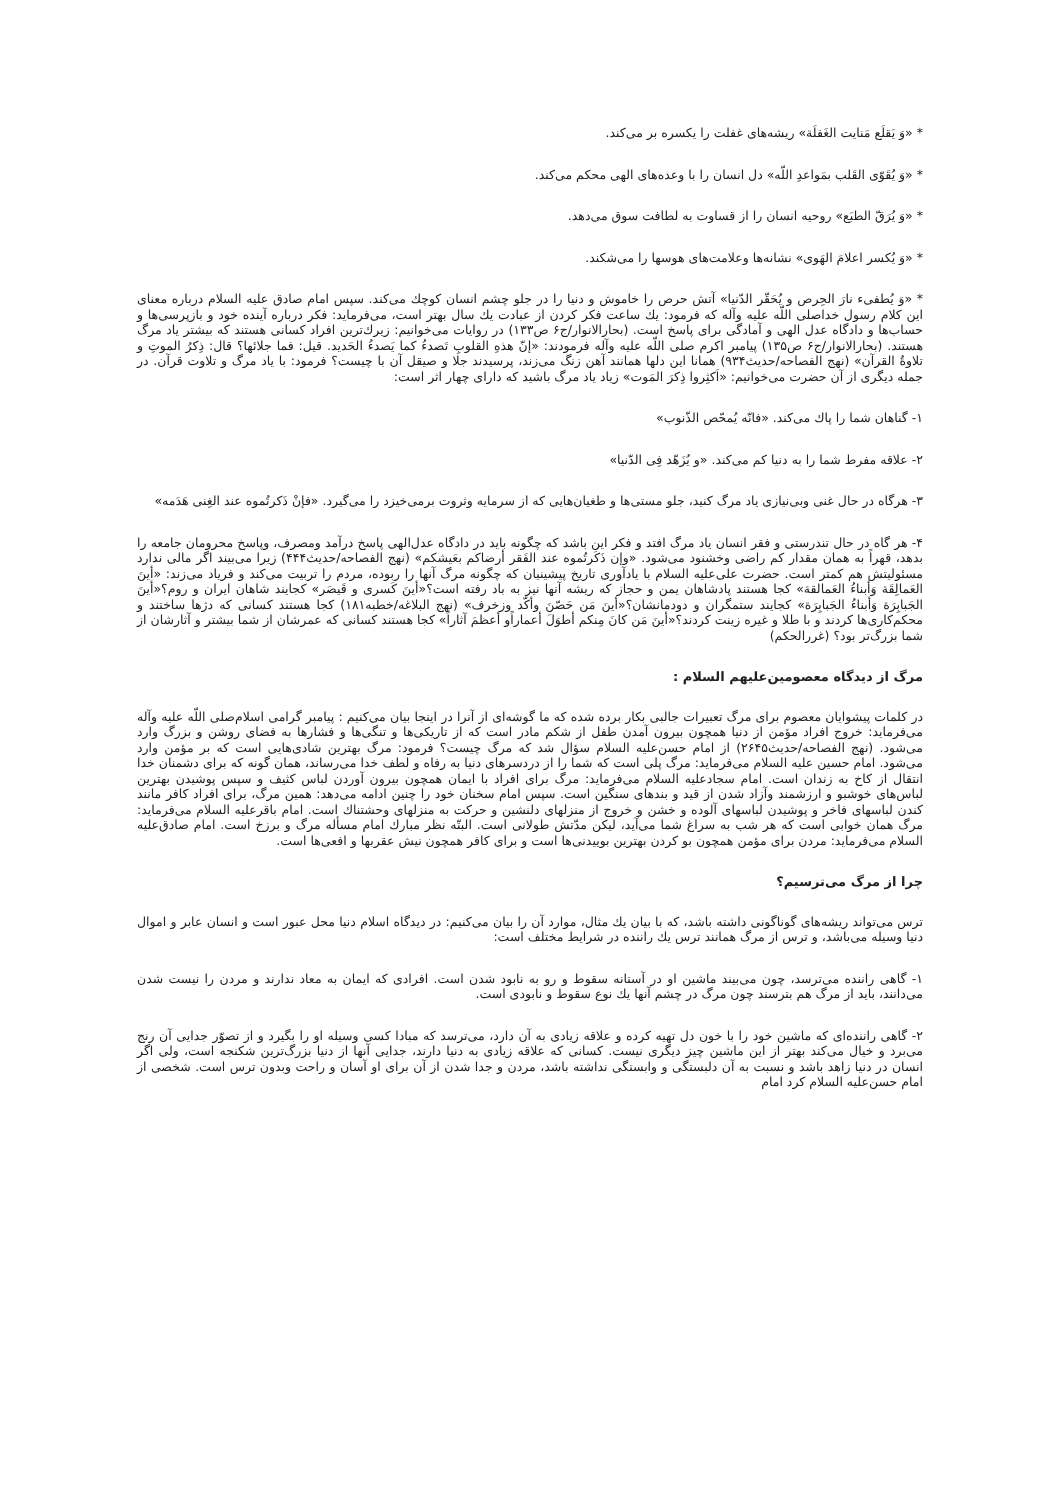* «وَ يَقلَع مَنايت الغَفلَة» ريشه‌هاى غفلت را يكسره بر مى‌كند.
* «وَ يُقَوّى القَلب بمَواعدِ اللّه» دل انسان را با وعده‌هاى الهى محكم مى‌كند.
* «وَ يُرَقّ الطبَع» روحيه انسان را از قساوت به لطافت سوق مى‌دهد.
* «وَ يُكسر اعلامَ الهَوى» نشانه‌ها وعلامت‌هاى هوسها را مى‌شكند.
* «وَ يُطفىء نارَ الحِرص و يُحَقّر الدّنيا» آتش حرص را خاموش و دنيا را در جلو چشم انسان كوچك مى‌كند. سپس امام صادق عليه السلام درباره معناى اين كلام رسول خداصلى اللّه عليه وآله كه فرمود: يك ساعت فكر كردن از عبادت يك سال بهتر است، مى‌فرمايد: فكر درباره آينده خود و بازپرسى‌ها و حساب‌ها و دادگاه عدل الهى و آمادگى براى پاسخ است. (بحارالانوار/ج۶ ص۱۳۳) در روايات مى‌خوانيم: زيرك‌ترين افراد كسانى هستند كه بيشتر ياد مرگ هستند. (بحارالانوار/ج۶ ص۱۳۵) پيامبر اكرم صلى اللّه عليه وآله فرمودند: «إنّ هذهِ القلوبِ تَصدءُ كما يَصدءُ الحَديد. قيل: فما جلائها؟ قال: ذِكرُ الموتِ و تلاوةُ القرآن» (نهج الفصاحه/حديث۹۳۴) همانا اين دلها همانند آهن زنگ مى‌زند، پرسيدند جلا و صيقل آن با چيست؟ فرمود: با ياد مرگ و تلاوت قرآن. در جمله ديگرى از آن حضرت مى‌خوانيم: «اَكثِروا ذِكرَ المَوت» زياد ياد مرگ باشيد كه داراى چهار اثر است:
۱- گناهان شما را پاك مى‌كند. «فانّه يُمحّص الذّنوب»
۲- علاقه مفرط شما را به دنيا كم مى‌كند. «و يُزَهّد فِى الدّنيا»
۳- هرگاه در حال غنى وبى‌نيازى ياد مرگ كنيد، جلو مستى‌ها و طغيان‌هايى كه از سرمايه وثروت برمى‌خيزد را مى‌گيرد. «فإنْ ذَكرتُموه عند الغِنى هَدَمه»
۴- هر گاه در حال تندرستى و فقر انسان ياد مرگ افتد و فكر اين باشد كه چگونه بايد در دادگاه عدل‌الهى پاسخ درآمد ومصرف، وپاسخ محرومان جامعه را بدهد، قهراً به همان مقدار كم راضى وخشنود مى‌شود. «وإن ذَكَرتُموه عند الفَقر أرضاكم بعَيشكم» (نهج الفصاحه/حديث۴۴۴) زيرا مى‌بيند اگر مالى ندارد مسئوليتش هم كمتر است. حضرت على‌عليه السلام با يادآورى تاريخ پيشينيان كه چگونه مرگ آنها را ربوده، مردم را تربيت مى‌كند و فرياد مى‌زند: «أينَ العَمالِقَة وَأبناءُ العَمالقة» كجا هستند پادشاهان يمن و حجاز كه ريشه آنها نيز به باد رفته است؟«أينَ كَسرى و قَيصَر» كجايند شاهان ايران و روم؟«أينَ الجَبابِرَة وَأبناءُ الجَبابِرَة» كجايند ستمگران و دودمانشان؟«أينَ مَن حَصّنَ وأكّد وزخرف» (نهج البلاغه/خطبه۱۸۱) كجا هستند كسانى كه دژها ساختند و محكم‌كارى‌ها كردند و با طلا و غيره زينت كردند؟«أينَ مَن كانَ مِنكم أطوَلَ أعماراًو أعظمَ آثاراً» كجا هستند كسانى كه عمرشان از شما بيشتر و آثارشان از شما بزرگ‌تر بود؟ (غررالحكم)
مرگ از ديدگاه معصومين‌عليهم السلام :
در كلمات پيشوايان معصوم براى مرگ تعبيرات جالبى بكار برده شده كه ما گوشه‌اى از آنرا در اينجا بيان مى‌كنيم : پيامبر گرامى اسلام‌صلى اللّه عليه وآله مى‌فرمايد: خروج افراد مؤمن از دنيا همچون بيرون آمدن طفل از شكم مادر است كه از تاريكى‌ها و تنگى‌ها و فشارها به فضاى روشن و بزرگ وارد مى‌شود. (نهج الفصاحه/حديث۲۶۴۵) از امام حسن‌عليه السلام سؤال شد كه مرگ چيست؟ فرمود: مرگ بهترين شادى‌هايى است كه بر مؤمن وارد مى‌شود. امام حسين عليه السلام مى‌فرمايد: مرگ پلى است كه شما را از دردسرهاى دنيا به رفاه و لطف خدا مى‌رساند، همان گونه كه براى دشمنان خدا انتقال از كاخ به زندان است. امام سجادعليه السلام مى‌فرمايد: مرگ براى افراد با ايمان همچون بيرون آوردن لباس كثيف و سپس پوشيدن بهترين لباس‌هاى خوشبو و ارزشمند وآزاد شدن از قيد و بندهاى سنگين است. سپس امام سخنان خود را چنين ادامه مى‌دهد: همين مرگ، براى افراد كافر مانند كندن لباسهاى فاخر و پوشيدن لباسهاى آلوده و خشن و خروج از منزلهاى دلنشين و حركت به منزلهاى وحشتناك است. امام باقرعليه السلام مى‌فرمايد: مرگ همان خوابى است كه هر شب به سراغ شما مى‌آيد، ليكن مدّتش طولانى است. البتّه نظر مبارك امام مسأله مرگ و برزخ است. امام صادق‌عليه السلام مى‌فرمايد: مردن براى مؤمن همچون بو كردن بهترين بوييدنى‌ها است و براى كافر همچون نيش عقربها و افعى‌ها است.
چرا از مرگ مى‌ترسيم؟
ترس مى‌تواند ريشه‌هاى گوناگونى داشته باشد، كه با بيان يك مثال، موارد آن را بيان مى‌كنيم: در ديدگاه اسلام دنيا محل عبور است و انسان عابر و اموال دنيا وسيله مى‌باشد، و ترس از مرگ همانند ترس يك راننده در شرايط مختلف است:
۱- گاهى راننده مى‌ترسد، چون مى‌بيند ماشين او در آستانه سقوط و رو به نابود شدن است. افرادى كه ايمان به معاد ندارند و مردن را نيست شدن مى‌دانند، بايد از مرگ هم بترسند چون مرگ در چشم آنها يك نوع سقوط و نابودى است.
۲- گاهى راننده‌اى كه ماشين خود را با خون دل تهيه كرده و علاقه زيادى به آن دارد، مى‌ترسد كه مبادا كسى وسيله او را بگيرد و از تصوّر جدايى آن رنج مى‌برد و خيال مى‌كند بهتر از اين ماشين چيز ديگرى نيست. كسانى كه علاقه زيادى به دنيا دارند، جدايى آنها از دنيا بزرگ‌ترين شكنجه است، ولى اگر انسان در دنيا زاهد باشد و نسبت به آن دلبستگى و وابستگى نداشته باشد، مردن و جدا شدن از آن براى او آسان و راحت وبدون ترس است. شخصى از امام حسن‌عليه السلام كرد امام